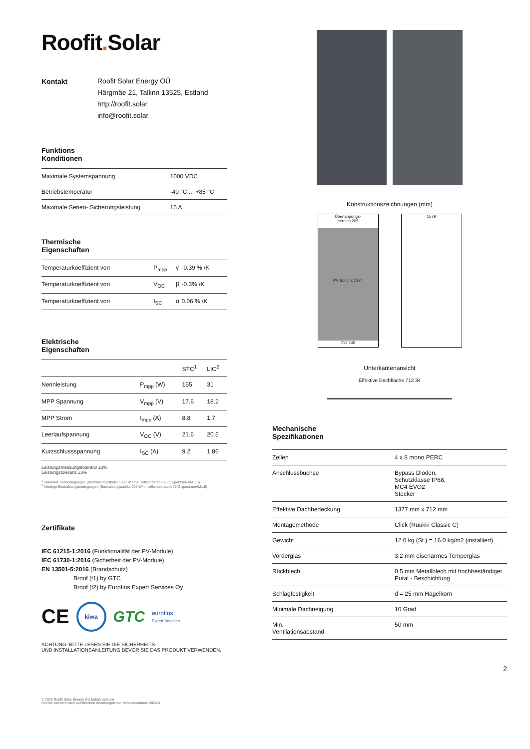Roofit. Solar
Kontakt
Roofit Solar Energy OÜ
Härgmäe 21, Tallinn 13525, Estland
http://roofit.solar
info@roofit.solar
Funktions
Konditionen
| Maximale Systemspannung | 1000 VDC |
| Betriebstemperatur | -40 °C ... +85 °C |
| Maximale Serien- Sicherungsleistung | 15 A |
Thermische
Eigenschaften
| Temperaturkoeffizient von | P<sub>mpp</sub> | γ | -0.39 % /K |
| Temperaturkoeffizient von | V<sub>OC</sub> | β | -0.3% /K |
| Temperaturkoeffizient von | I<sub>SC</sub> | α | 0.06 % /K |
Elektrische
Eigenschaften
| | | STC<sup>1</sup> | LIC<sup>2</sup> |
| --- | --- | --- | --- |
| Nennleistung | P<sub>mpp</sub> (W) | 155 | 31 |
| MPP Spannung | V<sub>mpp</sub> (V) | 17.6 | 18.2 |
| MPP Strom | I<sub>mpp</sub> (A) | 8.8 | 1.7 |
| Leerlaufspannung | V<sub>OC</sub> (V) | 21.6 | 20.5 |
| Kurzschlussspannung | I<sub>SC</sub> (A) | 9.2 | 1.86 |
Leistungsmessungstoleranz ±3%
Leistungstoleranz ±3%
<sup>1</sup> Standard Testbedingungen (Bestrahlungsstärke 1000 W / m2, celltemperatur 25 °, Spektrum AM 1.5)
<sup>2</sup> Niedrige Bestrahlungsbedingungen (Bestrahlungsstärke 200 W/m, celltemperature 25°C,spectrumAM1.5)
Zertifikate
IEC 61215-1:2016 (Funktionalität der PV-Module)
IEC 61730-1:2016 (Sicherheit der PV-Module)
EN 13501-5:2016 (Brandschutz)
Broof (t1) by GTC
Broof (t2) by Eurofins Expert Services Oy
CE kiwa GTC eurofins
Expert Services
ACHTUNG: BITTE LESEN SIE DIE SICHERHEITS-
UND INSTALLATIONSANLEITUNG BEVOR SIE DAS PRODUKT VERWENDEN.
© 2023 Roofit Solar Energy OÜ behält sich alle
Rechte von technisch spezifischen Änderungen vor. Versionnummer: 2023-3
Konstruktionszeichnungen (mm)
Überlappungs-
bereich 205
PV Schicht 1374
712 745
1579
Unterkantenansicht
Effektive Dachfläche 712 34
Mechanische
Spezifikationen
| Zellen | 4 x 8 mono PERC |
| Anschlussbuchse | Bypass Dioden, Schutzklasse IP68, MC4 EVO2 Stecker |
| Effektive Dachbedeckung | 1377 mm x 712 mm |
| Montagemethode | Click (Ruukki Classic C) |
| Gewicht | 12.0 kg (St.) = 16.0 kg/m2 (installiert) |
| Vorderglas | 3.2 mm eisenarmes Temperglas |
| Rückblech | 0.5 mm Metallblech mit hochbeständiger Pural - Beschichtung |
| Schlagfestigkeit | d = 25 mm Hagelkorn |
| Minimale Dachneigung | 10 Grad |
| Min. Ventilationsabstand | 50 mm |
2